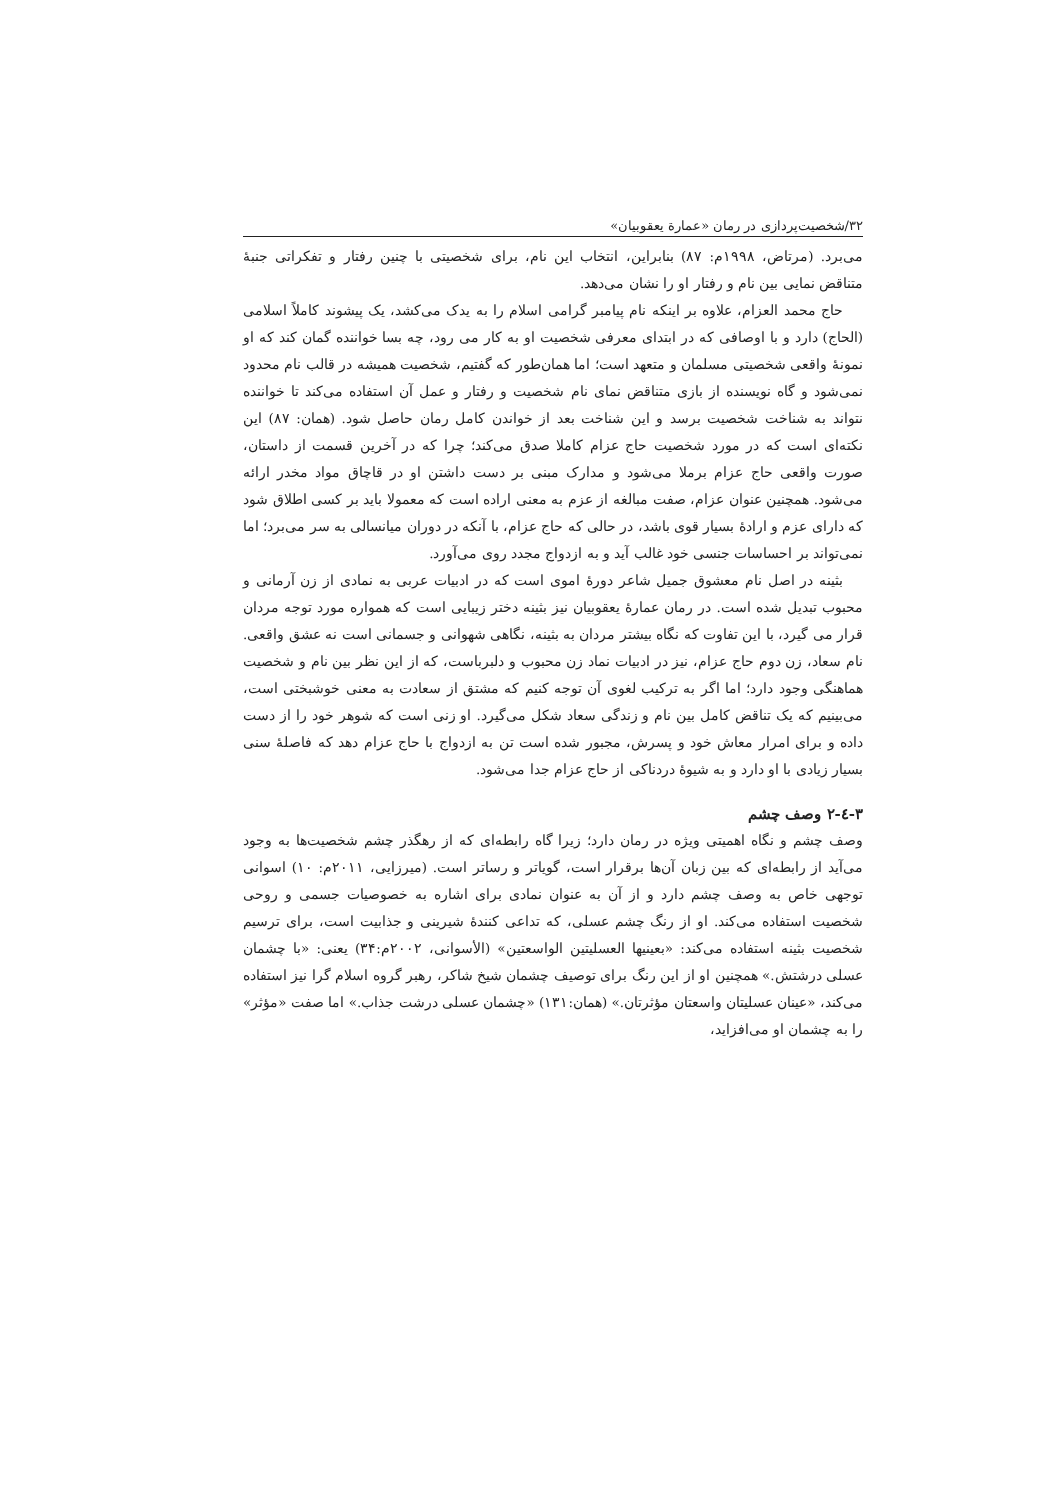۳۲/شخصیت‌پردازی در رمان «عمارة یعقوبیان»
می‌برد. (مرتاض، ۱۹۹۸م: ۸۷) بنابراین، انتخاب این نام، برای شخصیتی با چنین رفتار و تفکراتی جنبهٔ متناقض نمایی بین نام و رفتار او را نشان می‌دهد.
حاج محمد العزام، علاوه بر اینکه نام پیامبر گرامی اسلام را به یدک می‌کشد، یک پیشوند کاملاً اسلامی (الحاج) دارد و با اوصافی که در ابتدای معرفی شخصیت او به کار می رود، چه بسا خواننده گمان کند که او نمونهٔ واقعی شخصیتی مسلمان و متعهد است؛ اما همان‌طور که گفتیم، شخصیت همیشه در قالب نام محدود نمی‌شود و گاه نویسنده از بازی متناقض نمای نام شخصیت و رفتار و عمل آن استفاده می‌کند تا خواننده نتواند به شناخت شخصیت برسد و این شناخت بعد از خواندن کامل رمان حاصل شود. (همان: ۸۷) این نکته‌ای است که در مورد شخصیت حاج عزام کاملا صدق می‌کند؛ چرا که در آخرین قسمت از داستان، صورت واقعی حاج عزام برملا می‌شود و مدارک مبنی بر دست داشتن او در قاچاق مواد مخدر ارائه می‌شود. همچنین عنوان عزام، صفت مبالغه از عزم به معنی اراده است که معمولا باید بر کسی اطلاق شود که دارای عزم و ارادهٔ بسیار قوی باشد، در حالی که حاج عزام، با آنکه در دوران میانسالی به سر می‌برد؛ اما نمی‌تواند بر احساسات جنسی خود غالب آید و به ازدواج مجدد روی می‌آورد.
بثینه در اصل نام معشوق جمیل شاعر دورهٔ اموی است که در ادبیات عربی به نمادی از زن آرمانی و محبوب تبدیل شده است. در رمان عمارهٔ یعقوبیان نیز بثینه دختر زیبایی است که همواره مورد توجه مردان قرار می گیرد، با این تفاوت که نگاه بیشتر مردان به بثینه، نگاهی شهوانی و جسمانی است نه عشق واقعی. نام سعاد، زن دوم حاج عزام، نیز در ادبیات نماد زن محبوب و دلبرباست، که از این نظر بین نام و شخصیت هماهنگی وجود دارد؛ اما اگر به ترکیب لغوی آن توجه کنیم که مشتق از سعادت به معنی خوشبختی است، می‌بینیم که یک تناقض کامل بین نام و زندگی سعاد شکل می‌گیرد. او زنی است که شوهر خود را از دست داده و برای امرار معاش خود و پسرش، مجبور شده است تن به ازدواج با حاج عزام دهد که فاصلهٔ سنی بسیار زیادی با او دارد و به شیوهٔ دردناکی از حاج عزام جدا می‌شود.
۳-٤-۲ وصف چشم
وصف چشم و نگاه اهمیتی ویژه در رمان دارد؛ زیرا گاه رابطه‌ای که از رهگذر چشم شخصیت‌ها به وجود می‌آید از رابطه‌ای که بین زبان آن‌ها برقرار است، گویاتر و رساتر است. (میرزایی، ۲۰۱۱م: ۱۰) اسوانی توجهی خاص به وصف چشم دارد و از آن به عنوان نمادی برای اشاره به خصوصیات جسمی و روحی شخصیت استفاده می‌کند. او از رنگ چشم عسلی، که تداعی کنندهٔ شیرینی و جذابیت است، برای ترسیم شخصیت بثینه استفاده می‌کند: «بعینیها العسلیتین الواسعتین» (الأسوانی، ۲۰۰۲م:۳۴) یعنی: «با چشمان عسلی درشتش.» همچنین او از این رنگ برای توصیف چشمان شیخ شاکر، رهبر گروه اسلام گرا نیز استفاده می‌کند، «عینان عسلیتان واسعتان مؤثرتان.» (همان:۱۳۱) «چشمان عسلی درشت جذاب.» اما صفت «مؤثر» را به چشمان او می‌افزاید،